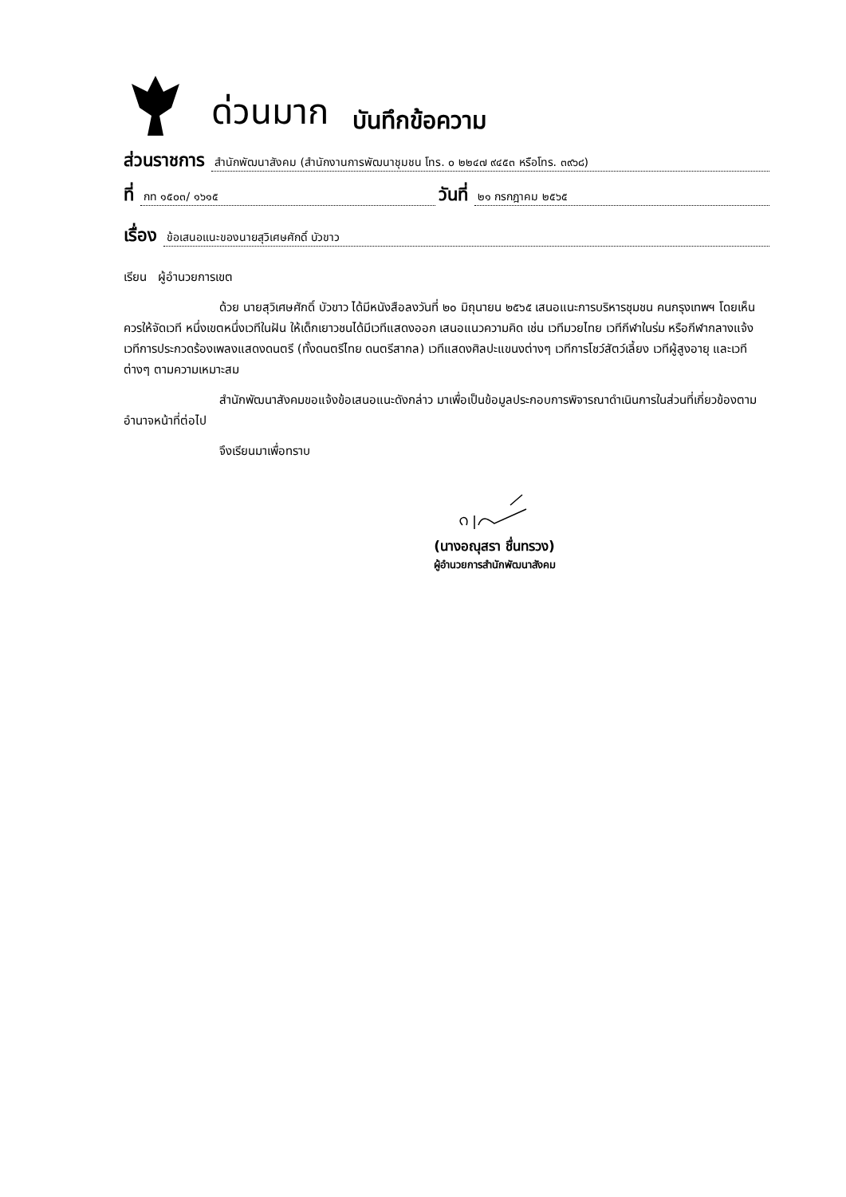ด่วนมาก บันทึกข้อความ
ส่วนราชการ สำนักพัฒนาสังคม (สำนักงานการพัฒนาชุมชน โทร. ๐ ๒๒๔๗ ๙๔๕๓ หรือโทร. ๓๙๖๘)
ที่ กท ๑๕๐๓/ ๑๖๑๕ วันที่ ๒๑ กรกฎาคม ๒๕๖๕
เรื่อง ข้อเสนอแนะของนายสุวิเศษศักดิ์ บัวขาว
เรียน ผู้อำนวยการเขต
ด้วย นายสุวิเศษศักดิ์ บัวขาว ได้มีหนังสือลงวันที่ ๒๐ มิถุนายน ๒๕๖๕ เสนอแนะการบริหารชุมชน คนกรุงเทพฯ โดยเห็นควรให้จัดเวที หนึ่งเขตหนึ่งเวทีในฝัน ให้เด็กเยาวชนได้มีเวทีแสดงออก เสนอแนวความคิด เช่น เวทีมวยไทย เวทีกีฬาในร่ม หรือกีฬากลางแจ้ง เวทีการประกวดร้องเพลงแสดงดนตรี (ทั้งดนตรีไทย ดนตรีสากล) เวทีแสดงศิลปะแขนงต่างๆ เวทีการโชว์สัตว์เลี้ยง เวทีผู้สูงอายุ และเวทีต่างๆ ตามความเหมาะสม
สำนักพัฒนาสังคมขอแจ้งข้อเสนอแนะดังกล่าว มาเพื่อเป็นข้อมูลประกอบการพิจารณาดำเนินการในส่วนที่เกี่ยวข้องตามอำนาจหน้าที่ต่อไป
จึงเรียนมาเพื่อทราบ
(นางอณุสรา ชื่นทรวง)
ผู้อำนวยการสำนักพัฒนาสังคม